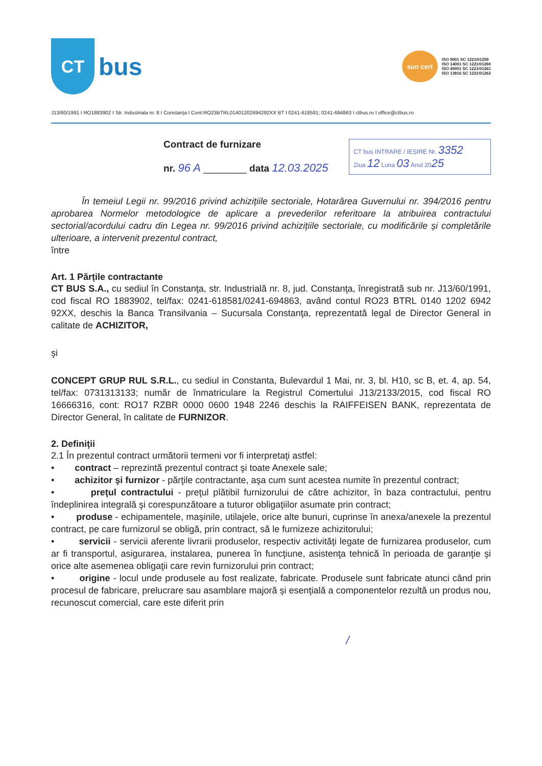CT
bus
sun cert
ISO 9001 SC 1221/01259
ISO 14001 SC 1221/01260
ISO 45001 SC 1221/01261
ISO 13816 SC 1221/01262
J13/60/1991 I RO1883902 I Str. Industriala nr. 8 I Constanța I Cont:RO23BTRL01401202694292XX BT I 0241-618581; 0241-694863 I ctbus.ro I office@ctbus.ro
Contract de furnizare
nr. 96 A ________ data 12.03.2025
CT bus INTRARE / IEȘIRE Nr. 3352
Ziua 12 Luna 03 Anul 2025
În temeiul Legii nr. 99/2016 privind achizițiile sectoriale, Hotarârea Guvernului nr. 394/2016 pentru aprobarea Normelor metodologice de aplicare a prevederilor referitoare la atribuirea contractului sectorial/acordului cadru din Legea nr. 99/2016 privind achizițiile sectoriale, cu modificările și completările ulterioare, a intervenit prezentul contract,
între
Art. 1 Părțile contractante
CT BUS S.A., cu sediul în Constanţa, str. Industrială nr. 8, jud. Constanţa, înregistrată sub nr. J13/60/1991, cod fiscal RO 1883902, tel/fax: 0241-618581/0241-694863, având contul RO23 BTRL 0140 1202 6942 92XX, deschis la Banca Transilvania – Sucursala Constanţa, reprezentată legal de Director General in calitate de ACHIZITOR,
şi
CONCEPT GRUP RUL S.R.L., cu sediul in Constanta, Bulevardul 1 Mai, nr. 3, bl. H10, sc B, et. 4, ap. 54, tel/fax: 0731313133; număr de înmatriculare la Registrul Comertului J13/2133/2015, cod fiscal RO 16666316, cont: RO17 RZBR 0000 0600 1948 2246 deschis la RAIFFEISEN BANK, reprezentata de Director General, în calitate de FURNIZOR.
2. Definiţii
2.1 În prezentul contract următorii termeni vor fi interpretaţi astfel:
• contract – reprezintă prezentul contract şi toate Anexele sale;
• achizitor şi furnizor - părţile contractante, aşa cum sunt acestea numite în prezentul contract;
• preţul contractului - preţul plătibil furnizorului de către achizitor, în baza contractului, pentru îndeplinirea integrală şi corespunzătoare a tuturor obligaţiilor asumate prin contract;
• produse - echipamentele, maşinile, utilajele, orice alte bunuri, cuprinse în anexa/anexele la prezentul contract, pe care furnizorul se obligă, prin contract, să le furnizeze achizitorului;
• servicii - servicii aferente livrarii produselor, respectiv activităţi legate de furnizarea produselor, cum ar fi transportul, asigurarea, instalarea, punerea în funcţiune, asistenţa tehnică în perioada de garanţie şi orice alte asemenea obligaţii care revin furnizorului prin contract;
• origine - locul unde produsele au fost realizate, fabricate. Produsele sunt fabricate atunci când prin procesul de fabricare, prelucrare sau asamblare majoră şi esenţială a componentelor rezultă un produs nou, recunoscut comercial, care este diferit prin
/